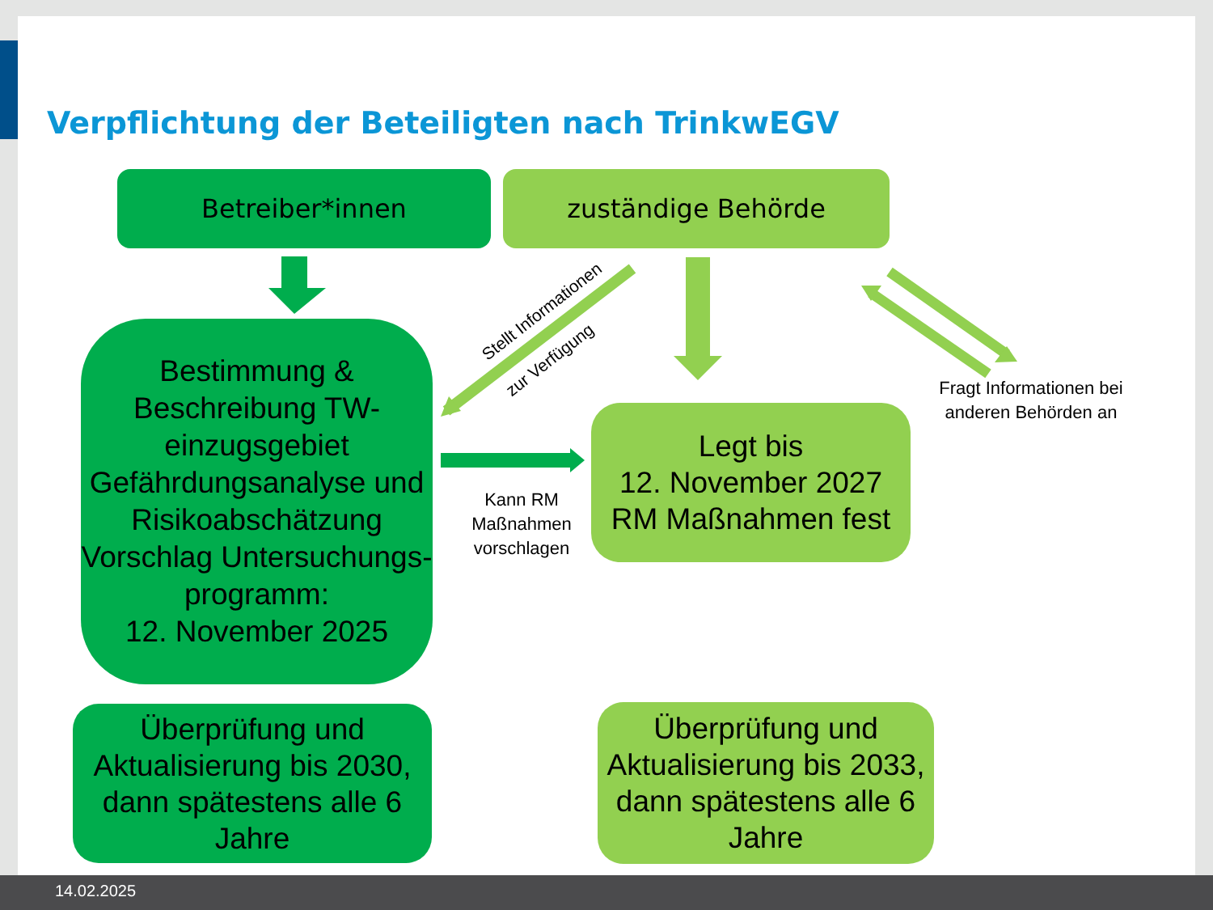Verpflichtung der Beteiligten nach TrinkwEGV
Betreiber*innen zuständige Behörde
Stellt Informationen
zur Verfügung
Bestimmung & Beschreibung TW-einzugsgebiet
Gefährdungsanalyse und Risikoabschätzung
Vorschlag Untersuchungs-programm:
12. November 2025
Kann RM Maßnahmen vorschlagen
Legt bis
12. November 2027
RM Maßnahmen fest
Fragt Informationen bei anderen Behörden an
Überprüfung und Aktualisierung bis 2030, dann spätestens alle 6 Jahre
Überprüfung und Aktualisierung bis 2033, dann spätestens alle 6 Jahre
14.02.2025